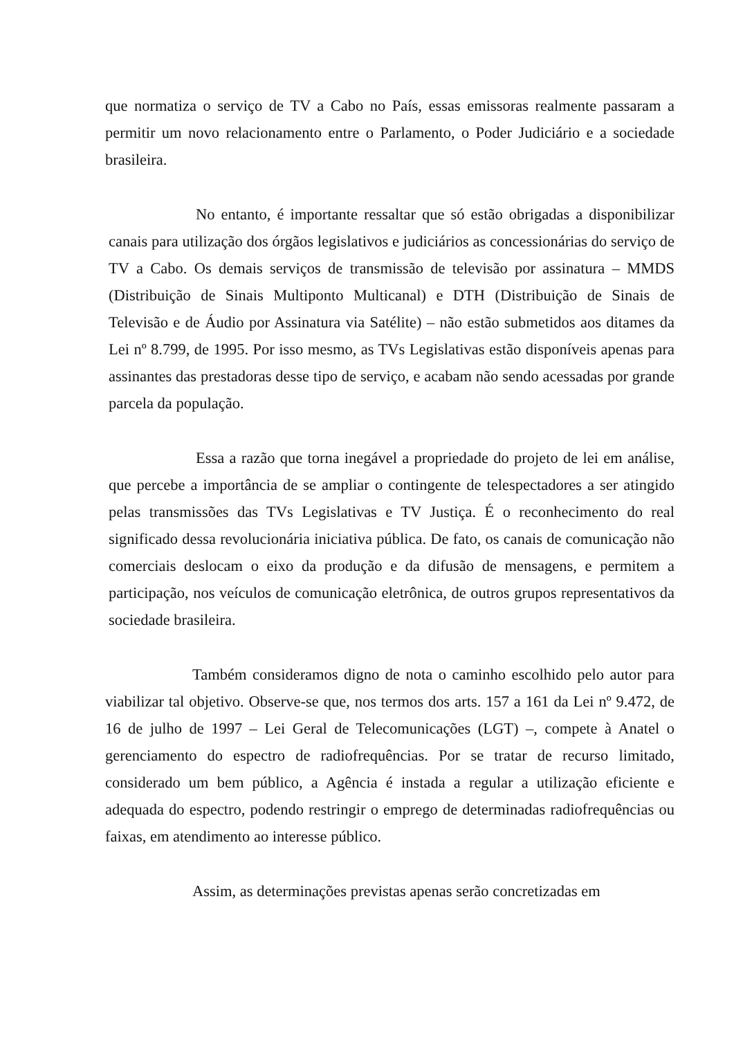que normatiza o serviço de TV a Cabo no País, essas emissoras realmente passaram a permitir um novo relacionamento entre o Parlamento, o Poder Judiciário e a sociedade brasileira.
No entanto, é importante ressaltar que só estão obrigadas a disponibilizar canais para utilização dos órgãos legislativos e judiciários as concessionárias do serviço de TV a Cabo. Os demais serviços de transmissão de televisão por assinatura – MMDS (Distribuição de Sinais Multiponto Multicanal) e DTH (Distribuição de Sinais de Televisão e de Áudio por Assinatura via Satélite) – não estão submetidos aos ditames da Lei nº 8.799, de 1995. Por isso mesmo, as TVs Legislativas estão disponíveis apenas para assinantes das prestadoras desse tipo de serviço, e acabam não sendo acessadas por grande parcela da população.
Essa a razão que torna inegável a propriedade do projeto de lei em análise, que percebe a importância de se ampliar o contingente de telespectadores a ser atingido pelas transmissões das TVs Legislativas e TV Justiça. É o reconhecimento do real significado dessa revolucionária iniciativa pública. De fato, os canais de comunicação não comerciais deslocam o eixo da produção e da difusão de mensagens, e permitem a participação, nos veículos de comunicação eletrônica, de outros grupos representativos da sociedade brasileira.
Também consideramos digno de nota o caminho escolhido pelo autor para viabilizar tal objetivo. Observe-se que, nos termos dos arts. 157 a 161 da Lei nº 9.472, de 16 de julho de 1997 – Lei Geral de Telecomunicações (LGT) –, compete à Anatel o gerenciamento do espectro de radiofrequências. Por se tratar de recurso limitado, considerado um bem público, a Agência é instada a regular a utilização eficiente e adequada do espectro, podendo restringir o emprego de determinadas radiofrequências ou faixas, em atendimento ao interesse público.
Assim, as determinações previstas apenas serão concretizadas em